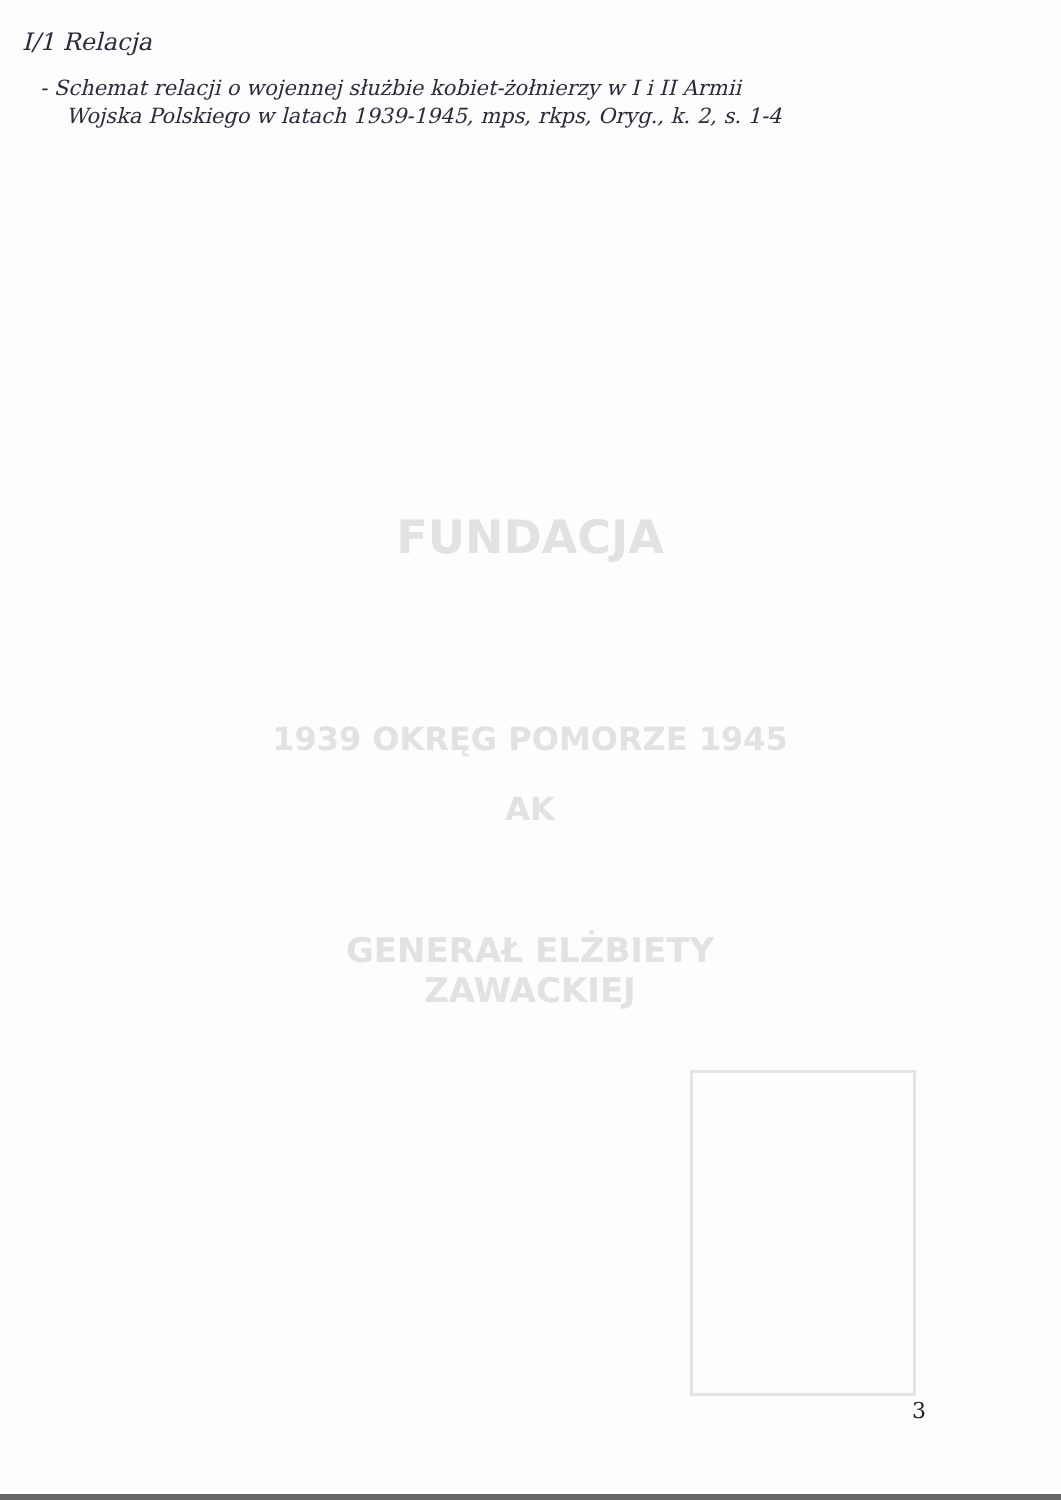I/1 Relacja
- Schemat relacji o wojennej służbie kobiet-żołnierzy w I i II Armii
Wojska Polskiego w latach 1939-1945, mps, rkps, Oryg., k. 2, s. 1-4
FUNDACJA
1939 OKRĘG POMORZE 1945
AK
GENERAŁ ELŻBIETY ZAWACKIEJ
3